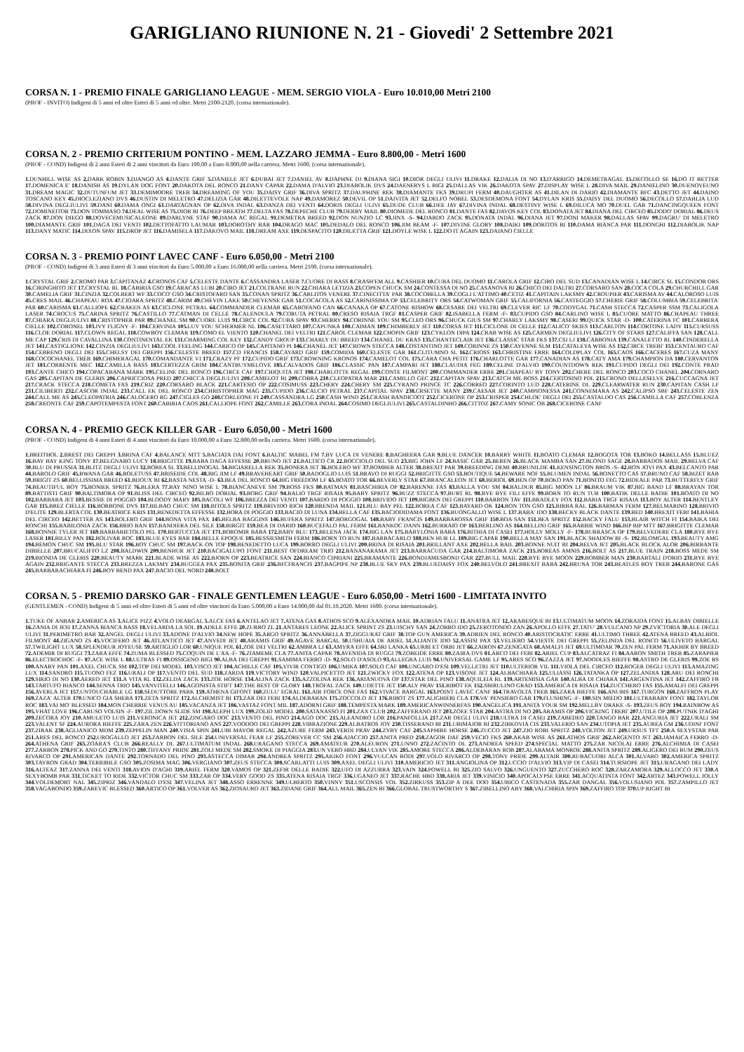GARIGLIANO RIUNIONE N. 21 - Giovedi' 2 Settembre 2021
CORSA N. 1 - PREMIO FINALE GARIGLIANO LEAGUE - MEM. SERGIO VIOLA - Euro 10.010,00 Metri 2100
(PROF - INVITO) Indigeni di 5 anni ed oltre Esteri di 5 anni ed oltre. Metri 2100-2120. (corsa internazionale).
CORSA N. 2 - PREMIO CRITERIUM PONTINO - MEM. LAZZARO JEMMA - Euro 8.800,00 - Metri 1600
(PROF - COND) Indigeni di 2 anni Esteri di 2 anni vincitori da Euro 100,00 a Euro 8.000,00 nella carriera. Metri 1600. (corsa internazionale).
1. DUNHILL WISE AS 2. DARK ROBIN 3. DJANGO AS 4. DANTE GRIF 5. DANIELE JET 6. DUBAI JET 7. DANIEL AV 8. DAPHNE DJ 9. DIANA SIGI 10. DIOR DEGLI ULIVI 11. DRAKE 12. DALIA DI NO 13. D'ARRIGO 14. DEMETRAGAL 15. DECOLLO SE 16. DO IT BETTER 17. DOMENICA E' 18. DANISH AS 19. DYLAN DOG FONT 20. DAKOTA DEL RONCO 21. DANY CAPAR 22. DAMA D'ALVIO 23. DIABOLIK DVS 24. DAENERYS L BIGI 25. DALLAS VIK 26. DAKOTA SPAV 27. DISPLAY WISE L 28. DIVA MAIL 29. DANIELINO 30. DUENOVEUNO 31. DREAM MAGIC 32. DUTUNFUM JET 33. DEMIMOORE TREB 34. DREAMING OF YOU 35. DAISY GRIF 36. DIVA SPRITZ 37. DAUPHINE REK 38. DIAMANTE FKS 39. DRUPI FERM 40. DAUGHTER AS 41. DILAN DI DARIO 42. DIAMANTE BFC 43. DETTO JET 44. DAINO TOSCANO KEY 45. DIOCLEZIANO DVS 46. DUSTIN DI MELETRO 47. DELIZIA GAR 48. DILETTEVOLE NAP 49. DAMOREZ 50. DEVIL OP 51. DAIVITA JET 52. DELFO NOBEL 53. DESDEMONA FONT 54. DYLAN KRIS 55. DAISY DEL DUOMO 56. DECOLLO 57. DAHLIA LUD 58. DIVINA DEGLIULIVI 59. DANI 60. DAMA ONGI 61. DARTAGNAN OP 62. DIVA INDAL 63. DANZA DEI VENTI 64. DORIS DEGLI ULIVI 65. DUDE CLUB 66. DEE JAY 67. DIVINA INDAL 68. DESTINY WISE L 69. DILUCA MO 70. DUEL GAR 71. DANCINGQUEEN FONT 72. DOMINEITOR 73. DON TOMMASO 74. DEAL WISE AS 75. DIOR BI 76. DEEP BREATH 77. DELTA FAS 78. DEPECHE CLUB 79. DERBY MAIL 80. DIOMEDE DEL RONCO 81. DANTE FAS 82. DAVOS KEY COL 83. DONATA JET 84. DIANA DEL CIRCEO 85. DODO' DORIAL 86. DEUS ZACK 87. DON DIEGO 88. DOVECEMUSICALEONE 89. DARLYNE STAF 90. DAMA AC REGAL 91. DEMETRA BREED 92. DON NUNZIO LC 93. JINX -S- 94. DARDO ZACK 95. DONATA INDAL 96. DIANA JET 97. DONI MAKER 98. DALLAS SPAV 99. DAGRU' DI MELETRO 100. DIAMANTE GRIF 101. DAGA DEI VENTI 102. DETTOFATTO LAUMAR 103. DOROTHY BAR 104. DRAGO MAC 105. DEDALO DEL RONCO 106. JIM BEAM -F- 107. DIVINE GLORY 108. DAIKI 109. DORITOS BI 110. DAMA BIANCA PAR 111. DONGHI 112. DIABOLIK NAP 113. DANY MATIC 114. DIXON SPAV 115. DROP JET 116. DAMISELA 117. DAKOVO MAIL 118. DREAM AXE 119. DESPACITO 120. DILETTA GRIF 121. DOYLE WISE L 122. DO IT AGAIN 123. DAIANO CIELLE
CORSA N. 3 - PREMIO POINT LAVEC CANF - Euro 6.050,00 - Metri 2100
(PROF - COND) Indigeni di 3 anni Esteri di 3 anni vincitori da Euro 5.000,00 a Euro 16.000,00 nella carriera. Metri 2100. (corsa internazionale).
1. CRYSTAL GRIF 2. CROMO PAR 3. CAPITANAZ 4. CRONOS CAF 5. CELESTE DANTE 6. CASSANDRA LASER 7. CUORE DI BASS 8. CRASH'EM ALL 9. CASHIER 10. CUBA DEL DUOMO 11. CAROLA GRIF 12. CIRO DEL SUD 13. CANADIAN WISE L 14. CIRCE SL 15. CONDOR ORS 16. CIRINGHITO JET 17. CRYSTAL RL 18. CABIRIA GSO 19. CARACAS LUBI 20. CIRO JET 21. COLTRANE RUN 22. CHIARA LETIZIA 23. COPEN CHUCK SM 24. CONTESSA DI NO 25. CASANOVA BI 26. CHICO DEI DALTRI 27. CORSARO SAN 28. COCA COLA 29. CHURCHILL GAR 30. CAMELIA GRIF 31. CINZIA 32. COLBERT WF 33. COCO' GSO 34. CRISTOFARO SAN 35. CONAN SPRITZ 36. CARLITOS VENERE 37. CINECITTA' PAR 38. COCOBELLA 39. COGLI L'ATTIMO 40. CETIZ 41. CAPITAIN LAKSMY 42. CROUPIER 43. CARISMA AV 44. CALOROSO LUIS 45. CRES MAIL 46. CHAPEAU ROA 47. CIOARA SPRITZ 48. CARIM 49. CHEVIN LAKE 50. CHEYENNE GAR 51. COCACOLA AS 52. CARINISSIMA OP 53. CELEBRITY ORS 54. CATWOMAN GRIF 55. CALIFORNIA 56. CASTEGGIO 57. CHERIE GRIF 58. COLUMBIA 59. CELEBRITA' PAR 60. CARISMA 61. CALLIOPE 62. CRAKEN AS 63. CICLONE PETRAL 64. COMMANDER CLEMAR 65. CAROFANO CAN 66. CANAKA OP 67. CATONE RISHOW 68. CESARE DEI VELTRI 69. CLEVER RIC LF 70. CODYGAL 71. CASH STECCA 72. CASPER SSM 73. CALIGOLA LASER 74. CROCUS 75. CARINA SPRITZ 76. CASTILLO 77. CATMAN DI CELLE 78. CALENDULA 79. CORUTA PETRAL 80. CRESO RISAIA TRGF 81. CASPER GRIF 82. ISABELLA FERM -F- 83. CUPIDO GSO 84. CARLINO WISE L 85. CUORE MATTO 86. CHAPEAU THREE 87. CHIARA DEGLIULIVI 88. CRISTOPHER PAR 89. CHANEL SM 90. CUORE LUIS 91. CIRCE COL 92. CUBA SPAV 93. CHERRY 94. CORINNE YOU SM 95. CLEO ORS 96. CHUCK GIUS SM 97. CHARLY LAKSMY 98. CASERI 99. QUICK STAR -D- 100. CATERINA FC 101. CARRERA CIELLE 102. CORONEL 103. IVY FLIGNY -F- 104. CERVINIA 105. LUV YOU SCHERMER NL 106. CASETTARO 107. CAPUNKA 108. CAIMAN 109. CHIMBERLY JET 110. CORSA JET 111. CICLONE DI CELLE 112. CALICO' SKIES 113. CARLTON 114. CORTONE LADY 115. CURSUSS 116. CLOE DORIAL 117. CLOWN REGAL 118. COWBOY CLEMAR 119. COMO EL VIENTO 120. CHANEL DEI VELTRI 121. CAROL CLEMAR 122. CHOPIN GRIF 123. CYKLON DIPA 124. CRAB WISE AS 125. CARMEN DEGLIULIVI 126. CITY OF STARS 127. CALIFFA SAN 128. CALL ME CAP 129. CRIS DI CAVALLINA 130. CONTINENTAL EK 131. CHARMING COL KEY 132. CANDY GROUP 133. CHARLY DU BREED 134. CHANEL DU KRAS 135. CHANTECLAIR JET 136. CLASSIC STAR FKS 137. CSI LJ 138. CARBONIA 139. CANALETTO RL 140. CINDERELLA JET 141. CASTIGLIONE 142. CINZIA DEGLIULIVI 143. COOL FEELING 144. CARICO OP 145. CAPITANO PI 146. CHANEL JET 147. CROWN STECCA 148. COSTANTINO JET 149. CORINNE ZS 150. CAYENNE SLM 151. CATALEYA WISE AS 152. CIRCE TREBI' 153. CENTAURO CAF 154. CEBRENO DEGLI DEI 155. CHELSY DEI GREPPI 156. CELESTE BREED 157. CD FRANCIS 158. CAYARD GRIF 159. COMIDA 160. CELESTE GAR 161. CLITUMNO SL 162. CRIOSS 163. CHRISTINE ERRE 164. COLDPLAY COL 165. CAOS 166. CACERES 167. CUZA MANY 168. COCOCHANEL TREB 169. CHIMERAGAL 170. COMANDANTE VI 171. CRAZY PF 172. CUPIDO GRIF 173. CROWNING KRONOS 174. CAMELOT COL 175. CARA CHA PETIT 176. CHARLOTTE GAR 177. CANADIAN AS 178. CATY AMA 179. CHAMPION DA 180. CERVANTON JET 181. CORRENTE MEC 182. CAMILLA BASS 183. CERTEZZA GRIM 184. CANTBUYMELOVE 185. CALVADOS GRIF 186. CLASSIC PAN 187. CAMPARI JET 188. CLAUDIA FEG 189. CELINE D'ALVIO 190. COUNTDOWN REK 191. CUPIDO DEGLI DEI 192. CONTE PRAD 193. CANTE CHICO 194. COPACABANA MARK 195. CELINE DEL RONCO 196. CIRCE CAF 197. CHIQUITA JET 198. CHARLOTTE REGAL 199. CONTE FILMONT 200. COMMANDER ERRE 201. CHAPEAU BY TONY 202. CHERE DEL RONCO 203. COCO CHANEL 204. CORNARO GAS 205. CAPITAN DE GLERIS 206. CAPRICCIOSA PRED 207. CHICCA DEGLIULIVI 208. CAMELOT BI 209. COBRA 210. CLEOPATRA MAR 211. CAMILLO GEC 212. CAPITAN SPAV 213. CATCH ME BOSS 214. CERTOSINO PDL 215. CRONO DELLESELVE 216. CUCCAGNA JET 217. CRACK STECCA 218. COMETA FAS 219. CRIZ 220. CORSARO BLACK 221. CARTESIO OP 222. COSIMUSS 223. CHERY 224. CHERY SM 225. CYRANO PRINCE TC 226. CORREO 227. CORINTO LUD 228. CATERINE DL 229. CLEARWATER RUN 230. CAPITAN CASH LF 231. CILIBERTI 232. CASCOR INDAL 233. CALL EK DEL RONCO 234. CHRISTOPHER MAG 235. CUPIDO 236. CALCIO PETRAL 237. CAPITAL SPAV 238. CRSETTE MANY 239. CAESAR JET 240. CAMPIONESSA 241. CONNEMARA AS 242. CALIPSO SBF 243. CELESTE ZEN 244. CALL ME AS 245. CLEOPATRIA 246. CALOGERO RG 247. CIGLES GO 248. CORLEONE FI 249. CASSANDRA LG 250. CASH WIND 251. CRASH BANDICOOT 252. CICERONE OP 253. CRISPER 254. CHLOE' DEGLI DEI 255. CASTALDO CAS 256. CAMILLA CAF 257. COBLENZA 258. CREONTE CAF 259. CAPOTEMPESTA FONT 260. CABIRIA CAOS 261. CALLIOPE FONT 262. CAMILLE 263. CORA INDAL 264. COSIMO DEGLIULIVI 265. CASTALDINHO 266. CITTOZ 267. CAMY SONIC OB 268. CICERONE CANF
CORSA N. 4 - PREMIO GECK KILLER GAR - Euro 6.050,00 - Metri 1600
(PROF - COND) Indigeni di 4 anni Esteri di 4 anni vincitori da Euro 10.000,00 a Euro 32.000,00 nella carriera. Metri 1600. (corsa internazionale).
1. BREITHOL 2. BREST DEI GREPPI 3. BRINA CAF 4. BALANCE MTT 5. BACIATA DAI FONT 6. BALTIC MABEL FM 7. BY LUCA DI VENERE 8. BAGHEERA GAR 9. BLUE DANCER 10. BARRY WHITE 11. BOATO CLEMAR 12. BOGOTA TOR 13. BOKO 14. BELLASS 15. BLUEZ 16. BAY BAY KING TONY 17. BELGNARO LUCY 18. BRIGITTE 19. BABA DAGA EFFESSE 20. BRUNO JET 21. BALTICO CR 22. BOCCIOLO DEL SUD 23. BIG JOHN LF 24. BASIC GAR 25. BEREN 26. BLACK MAMBA SAN 27. BLOND SAGE 28. BARBADOS MAIL 29. BELVA CAF 30. BLU DI PRUSSIA 31. BLITZ DEGLI ULIVI 32. BOREA SL 33. BELLINOGAL 34. BIGIARELLA REK 35. BONERA JET 36. BOLERO WF 37. BOMBER ALTER 38. BREXIT PAR 39. BREEDING DEMI 40. BRUNILDE 41. KENSINGTON BROS -S- 42. BON JOVI PAX 43. BELCANTO PAR 44. BAROLO GRIF 45. BWANA GAR 46. BOLETUSS 47. BRISEIDE COL 48. BIG JIM LF 49. BRAVEHEART GRIF 50. BADOGLIO LUIS 51. BRAVO DI RUGGI 52. BRIGITTE GSO 53. BOUTIQUE 54. BEWARE NOF 55. BLUMEN INDAL 56. BONETTO CAS 57. BRUNO CAF 58. BIZET RAB 59. BRIGIT ZS 60. BELLISSIMA BREED 61. BIJOUX BI 62. BASTA NESTA -D- 63. BEA DEL RONCO 64. BIG FREEDOM LF 65. BOATO TOR 66. BEVERLY STAR 67. BRANCALEON JET 68. BERIOL 69. BEN OP 70. BOKO PAN 71. BONITO FEG 72. BIDEALE PAR 73. BUTTERFLY GRIF 74. BEAUTIFUL BOY 75. BONIEK SPRITZ 76. BLERA 77. BAY NINO WISE L 78. BIANCANEVE SM 79. BOSS FKS 80. BATMAN 81. BASCHIRIA OP 82. BARENNE FAS 83. BALLA YOU SM 84. BALDUR 85. BIG MOON LF 86. BRAUM VIK 87. BIG BAND LF 88. BRAYAN TOR 89. BATTISTI GRIF 90. BALTIMORA OP 91. BLISS DEL CIRCEO 92. BILBO DORIAL 93. BORG GRIF 94. BALIO TRGF RISAIA 95. BABY SPRITZ 96. BUZZ STECCA 97. BURT RL 98. BYE BYE FILI EFFE 99. BORN TO RUN TUR 100. BATIK DELLE BADIE 101. BOATO DI NO 102. BARBARA JET 103. BESSIE DI POGGIO 104. BLOODY MARY 105. BACOLI WF 106. BREZZA DEI VENTI 107. BARDO DI POGGIO 108. BRIVIDO JET 109. BIGBEN DEI GREPPI 110. BARRON TAV 111. BRADLEY FOX 112. BARIA TRGF RISAIA 113. BOY ALTER 114. BENTLEY GAR 115. BREZ CIELLE 116. BORBONE DVS 117. BILBAO CHUC SM 118. BITOLS SPRITZ 119. BRIVIDO RICH 120. BRENDA MAIL 121. BLU BAY PEL 122. BOREA CAF 123. BAYARD OK 124. BON TON GSO 125. BIRBA RAL 126. BARMAN FERM 127. BELMARINO 128. BRIVIO D'ELITE 129. BLERTA COL 130. BEATRICE KRIS 131. BENEDETTA EFFESSE 132. BORA DI POGGIO 133. BACIO DI LUNA 134. BELLA CAF 135. BACIODIDAMA FONT 136. BUONGALLO WISE L 137. BABA' IDO 138. BECKY BLACK DANTE 139. BED 140. BREXIT FEBI 141. BAHIA DEL CIRCEO 142. BETTER AS 143. BOLERO GRIF 144. BONA VITA PAX 145. BELBA BAGGINS 146. BUFERA SPRITZ 147. BORGOGAL 148. BABY FRANCIS 149. BARBAROSSA GRIF 150. BOA SAN 151. BEA SPRITZ 152. BACKY FALU 153. BLAIR WITCH FI 154. BAIKA DEI RONCHI 155. BABILONIA ZACK 156. BRIO BAN 157. BANDIERA DEL SILE 158. BIRGIT 159. BEA DI DARIO 160. BUCEFALO PAL FERM 161. BANKOC DANN 162. BURRAIO OP 163. BERLINO AS 164. BELLINI GRIF 165. BARBIE WIND 166. BIP BIP MTT 167. BRIGITTE CLEMAR 168. BONNIE TYLER JET 169. BARBABIETOLO PEL 170. BERTUCCIA JET 171. BOROMIR BABA 172. BABY BLU 173. BELENA JACK 174. BIG LAN 175. BABYLONIA BABA 176. BITHIA DI CASEI 177. HOLLY MOLLY -F- 178. BURRASCA OP 179. BELVEDERE CLA 180. BYE BYE LASER 181. BILLY PAN 182. BOLIVAR ROC 183. BLUE EYES BAR 184. BELLE EPOQUE 185. BESSIESMITH FERM 186. BORN TO RUN 187. BARBACARLO 188. BEN HUR LL 189. BIG CAPAR 190. BELLA MAY SAN 191. BLACK SHADOW BI -S- 192. BLOMGAL 193. BEAUTY AMG 194. BEMON CHUC SM 195. BLU STAR 196. BOY CHUC SM 197. BACK ON TOP 198. BENEDETTO LUCA 199. BORRO DEGLI ULIVI 200. BRINA DI RISAIA 201. BRILLANT AXE 202. BELLA BAIL 203. BONNE NUIT BI 204. BELVA JET 205. BLACK BLOCK ALOR 206. BIRBANTE DIBIELLE 207. BRUCALIFFO LZ 208. BALDWIN 209. BENHUR JET 210. BACIGALUPO FONT 211. BEST OFDREAM TRIO 212. BANANARAMA JET 213. BARRACUDA GAR 214. BALTIMORA ZACK 215. BOREAS AMNIS 216. BOLT AS 217. BLUE TRAIN 218. BOSS MEDE SM 219. BIONDA DE GLERIS 220. BEAUTY MARK 221. BLADE WISE AS 222. BJORN OP 223. BEATRICE SAN 224. BIANCO CIPRIANI 225. BRAMANTE 226. BONDJAMESBOND GAR 227. BULL MAIL 228. BYE BYE MOON 229. BOMBER MAN 230. BARTALI D'ORIO 231. BYE BYE AGAIN 232. BRIGANTE STECCA 233. BREZZA LAKSMY 234. BUGGEA PAX 235. BONITA GRIF 236. BFCFRANCIS 237. BAGPIPE NP 238. BLUE SKY PAX 239. BLUEDAISY FOX 240. BELVOLO 241. BREXIT BABA 242. BRUNA TOR 243. BEATLES BOY TREB 244. BARONE GAS 245. BARBARACHIARA FI 246. BOY BEND PAX 247. BACIO DEL NORD 248. BOLT
CORSA N. 5 - PREMIO DARSKO GAR - FINALE GENTLEMEN LEAGUE - Euro 6.050,00 - Metri 1600 - LIMITATA INVITO
(GENTLEMEN - COND) Indigeni di 5 anni ed oltre Esteri di 5 anni ed oltre vincitori da Euro 5.000,00 a Euro 14.000,00 dal 01.10.2020. Metri 1600. (corsa internazionale).
1. TUKE OF ANBAR 2. AMERICA AS 3. ALICE PIZZ 4. VOLO DEARGAL 5. ALCE FAS 6. ANTELAO JET 7. ATENA GAS 8. ATHOS SCO 9. ALEXANDRA MAIL 10. ADRIAN FALU 11. ANATRA JET 12. ARABESQUE BI 13. ULTIMATUM MOON 14. ZORAIDA FONT 15. ALBAY DIBIELLE 16. ZANIA DI JESI 17. ZANNA BIANCA BASS 18. VELARDA LA SOL 19. ADELE EFFE 20. ZURRO ZL 21. ANTARES LEONE 22. ALICE SPRINT ZS 23. UISCHY SAN 24. ZORRO IDO 25. ZEROTONDO ZAN 26. APOLLO EFFE 27. TATU' 28. VULCANO NP 29. ZVICTORIA 30. ALE DEGLI ULIVI 31. PERIMETRO BAR 32. ANGEL DEGLI ULIVI 33. ADONE D'ALVIO 34. NEW HOPE 35. ARGO SPRITZ 36. ANNABELLA 37. ZIGGURAT GRIF 38. TOP GUN AMERICA 39. ADRIEN DEL RONCO 40. ARISTOCRATIC ERRE 41. ULTIMO THREE 42. ATENA BREED 43. ALBIOL FILMONT 44. ZIGANO ZS 45. VOCIFERO JET 46. ATLANTICO JET 47. ANVEDI JET 48. ARAMIS GRIF 49. AGAVE BARGAL 50. USHUAIA DE ARIEL 51. ALIANTE IDO 52. ASSISI PAX 53. VELIERO 54. VIESTE DEI GREPPI 55. ZELINDA DEL RONCO 56. ULIVETO BARGAL 57. TWILIGHT LUX 58. SPLENDEUR JOYEUSE 59. ARTIGLIO LOR 60. UNIQUE PDL 61. ZOE DEI VELTRI 62. AMBRA LJ 63. AMYRA EFFE 64. SRI LANKA 65. URBI ET ORBI JET 66. ZAIRON 67. ZENIGATA 68. AMALFI JET 69. ULTIMOAR 70. ZEN PAL FERM 71. AKHIR BY BREED 72. ADEMIR DI RUGGI 73. ZARA EFFE 74. ZUMA BLESSED 75. COQUIN DE L'AA -F- 76. ZIAMEME CLA 77. ANITA CAPAR 78. AVENIDA DI RUGGI 79. ZOBEIDE ERRE 80. ZAIRA DVS 81. ARCO DEI FEBI 82. ARIEL CUP 83. ALCATRAZ FI 84. AARON SMITH TREB 85. ZARAPIER 86. ELECTROCHOC -F- 87. ACE WISE L 88. ULTRAS FI 89. OSSIGENO BIGI 90. ALBA DEI GREPPI 91. SAMIMA FERRO -D- 92. SOLO D'ASOLO 93. ALLEGRA LUIS 94. UNIVERSAL GAME LF 95. ARES SCO 96. ZAZZA JET 97. NOODLES BIEFFE 98. ASTRO DE GLERIS 99. ZOE BS 100. ANABY PAN 101. AXEL CHUCK SM 102. TOP DEI MODEL 103. VISCO JET 104. ACHILLE CAF 105. VIVIR CONTIGO 106. UMIKA 107. SOLO CAF 108. UNGARO D'ESI 109. VELLETRI JET 110. ULTERIOR VIL 111. VIOLA DEL CIRCEO 112. ROGER DEGLI ULIVI 113. AMAZING LUX 114. SANDRO 115. TUONO FEZ 116. URALI OP 117. VENTO DEL SUD 118. ZARDA 119. VICTORY WIND 120. VALPICETTO JET 121. ZWICKY FOX 122. ATENA OP 123. VISONE JET 124. ALBACHIARA 125. ULIASSI 126. TATANKA OP 127. ZELANDIA 128. ARU DEI RONCHI 129. SIRIO DI NO 130. AEREO JET 131. A VITA RL 132. ZELDA ZACK 133. ZOE HORSE 134. ALINA ZACK 135. AZZOLINA REK 136. ARIANUOVA OP 137. STAR DEL PINO 138. AQUILEIA RL 139. ARTEMISIA GAR 140. ALBA DI CHIARA 141. ARGENTINA JET 142. ZAFFIRO FB 143. TARTUFO BIANCO 144. SENNA TRIO 145. VANVITELLI 146. AGONISTA STIFT 147. THE BEST OF GLORY 148. TROFAL ZACK 149. UDETTE JET 150. ALY PRAV 151. RIBOT EK 152. SBIRULINO GRAD 153. AMERICA DI RISAIA 154. ZUCCHERO FAS 155. AMALFI DEI GREPPI 156. AVERLA JET 157. UNTOUCHABLE LG 158. SEDUTTORE PARK 159. ATHENA GIFONT 160. ZULU' EGRAL 161. AIR FORCE ONE FAS 162. VIVACE BARGAL 163. POINT LAVEC CANF 164. TRAVOLTA TREB 165. ZARA BIEFFE 166. ANUBIS 167. TURGON 168. ZAFFRON PLAY 169. ZAZA' ALTER 170. UNICO GIA SHEBA 171. ZETA SPRITZ 172. ALCHEMIST BI 173. ZAR DEI FEBI 174. ALDEBARAN 175. ZOCCOLO JET 176. RIBOT ZS 177. ALIGHIERI CLA 178. VA' PENSIERO GAR 179. FLUSHING -F- 180. SIN MIEDO 181. ULTRABABY FONT 182. TAYLOR ROC 183. VAI MO' BLESSED 184. MON CHERRIE VENUS AU 185. VACANZA JET 186. VASTAZ FONT MIL 187. ADORNI GRIF 188. TEMPESTA MARK 189. AMERICANWINNERFAS 190. ANGELICA 191. ANITA YOUR SM 192. MELLBY DRAKE -S- 193. ZEUS BOY 194. RAINBOW AS 195. VHAT LOVE 196. CARUSO VOLSIN -F- 197. ZIL DOWN SLIDE SM 198. ALEPH LUX 199. ZOLID MODEL 200. SATANASSO FI 201. ZAX CLUB 202. ZAFFERANO JET 203. ZOEE STAR 204. ASTRA DI NO 205. ARAMIS OP 206. VICKING TREBI' 207. UTILE OP 208. PUTNIK D'AGHI 209. ZECORA JOY 210. AMULETO LUIS 211. VERONICA JET 212. ZINGARO DOC 213. VENTO DEL PINO 214. AGO DOC 215. ALEANDRO LOR 216. PANFOLLIA 217. ZAR DEGLI ULIVI 218. ULTRA DI CASEI 219. ZABEDEO 220. TANGO BAR 221. ANGURIA JET 222. URALI SM 223. VALENT SF 224. AURORA BIEFFE 225. ZARA ZEN 226. VITTORIANO ANS 227. VOODOO DEI GREPPI 228. VIBRAZIONE 229. ALBATROS JOY 230. TISSERAND BI 231. UBIMAJOR BI 232. ZIRKOVIA CIS 233. VALERIO SAN 234. UTOPIA JET 235. AUREA GM 236. UDINI' FONT 237. ZIRAK 238. AGLIANICO MDM 239. ZEPPELIN MAN 240. VISIA SPIN 241. UBI MAYOR REGAL 242. AZURE FERM 243. VERDI PRAV 244. ZYBY CAF 245. SAPHIRE HORSE 246. ZUCCO JET 247. ZIO ROBI SPRITZ 248. VOLTON JET 249. URSUS TFT 250. A SEXYSTAR PAR 251. ARES DEL RONCO 252. UROGALLO JET 253. ZARBON DEL SILE 254. UNIVERSAL FEAR LF 255. ZOREVER CC SM 256. AJACCIO 257. ANITA PRED 258. ZAGOR DAF 259. VECIO FKS 260. AKAB WISE AS 261. ATHOS GRIF 262. ARGENTO JET 263. JAMAICA FERRO -D- 264. ATHENA GRIF 265. ZOARA'S CLUB 266. REALLY DL 267. ULTIMATUM INDAL 268. URAGANO STECCA 269. AMATEUR 270. ALEURON 271. UNNO 272. ZACINTO DL 273. ANDREA SPEED 274. SPECIAL MATTO 275. ZAR NICOLAI ERRE 276. ALCHIMIA DI CASEI 277. ZARBON 278. PICK AND GO 279. TINTO 280. TIFFANY PRIDE 281. ZOLI MEDE SM 282. SMOKE DI PIAGGIA 283. UN VERO HBD 284. ULYAN VIK 285. AMORE STECCA 286. ALDEBARAN ROB 287. ALABAMA MONROE 288. ANITA SPRITZ 289. ALIGERO DEI RUM 290. ZEUS RIVARCO OP 291. AMERICAN DANTE 292. TORNADO DEL PINO 293. ASTECCA DIMAR 294. ANDREA SPRITZ 295. AKIKO FONT 296. VULCAN RODI 297. VOLO RIVARCO OP 298. TONY PRIDE 299. ALTAIR 300. RUBACUORI ALCA 301. ALVARO 302. AMERICA SPRITZ 303. TAYRON GRAD 304. TERRIBILE GSO 305. ZOSIMA MAG 306. VERGIANO 307. ZEUS STECCA 308. SCARLATTI LUIS 309. AXEL DEGLI ULIVI 310. AMERICIO JET 311. ANGIOLINA OP 312. UCCIO D'ALVIO 313. VIP DI CASEI 314. TURSIOPE JET 315. URAGANO DEI LADY 316. ALTEAZ 317. ZANNA DEI VENTI 318. AVION D'AGHI 319. ARIEL FERM 320. VAMOS OP 321. ZEFIR DELLE BADIE 322. UFO DI AZZURRA 323. VAIN 324. POWELL BI 325. ZIO SALVO 326. UNGUENTO 327. ZUCCHERO ROC 328. ZARZAMORA 329. ALLOCCO JET 330. A SEXYBOMB PAR 331. TICKET TO RIDE 332. VICTOR CHUC SM 333. ZAR OP 334. VERY GOOD ZS 335. ATENA RISAIA TRGF 336. UGANEO JET 337. RACHE HBD 338. ARIA JET 339. VINICIO 340. APOCALYPSE ERRE 341. ACQUATINTA FONT 342. ARTEZ 343. POWELL JOLLY 344. VOLDEMORT NAL 345. ZIPRIZ 346. VANDALO D'ESI 347. VELINA JET 348. ASSO ERRENNE 349. ULBERTO 350. VINNY 351. USCONSIS VOL 352. ZIRKUSS 353. ZIP A DEE DOO 354. UBICO CASTENADA 355. ZAR DANGAL 356. VOLUSIANO PDL 357. ZAMPILLO JET 358. VAGABONDO 359. ZAREVIC BLESSED 360. ARTICO OP 361. VOLVER AS 362. ZIOSAURO JET 363. ZIDANE GRIF 364. ALL MAIL 365. ZEN BI 366. GLOBAL TRUSTWORTHY S 367. ZIBELLINO ABY 368. VALCHIRIA SPIN 369. ZAFFIRO TOP 370. UP RIGHT BI